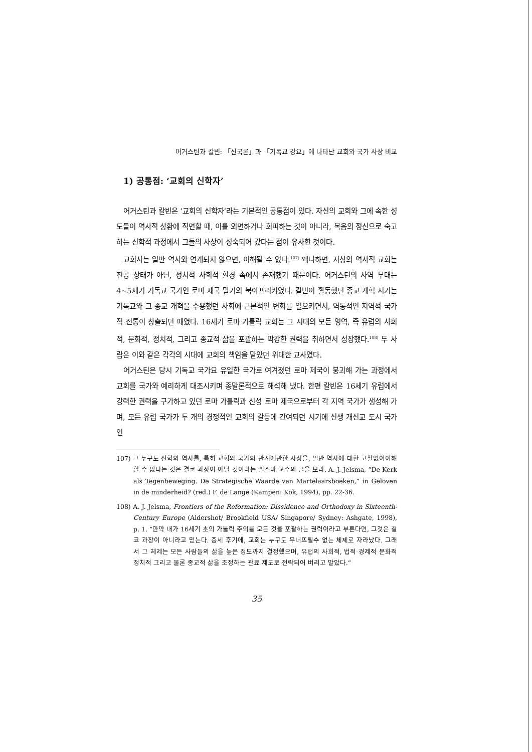어거스틴과 칼빈: 「신국론」과 「기독교 강요」에 나타난 교회와 국가 사상 비교
1) 공통점: ‘교회의 신학자’
어거스틴과 칼빈은 ‘교회의 신학자’라는 기본적인 공통점이 있다. 자신의 교회와 그에 속한 성도들이 역사적 상황에 직면할 때, 이를 외면하거나 회피하는 것이 아니라, 복음의 정신으로 숙고하는 신학적 과정에서 그들의 사상이 성숙되어 갔다는 점이 유사한 것이다.
교회사는 일반 역사와 연계되지 않으면, 이해될 수 없다.<sup>107)</sup> 왜냐하면, 지상의 역사적 교회는 진공 상태가 아닌, 정치적 사회적 환경 속에서 존재했기 때문이다. 어거스틴의 사역 무대는 4~5세기 기독교 국가인 로마 제국 말기의 북아프리카였다. 칼빈이 활동했던 종교 개혁 시기는 기독교와 그 종교 개혁을 수용했던 사회에 근본적인 변화를 일으키면서, 역동적인 지역적 국가적 전통이 창출되던 때였다. 16세기 로마 가톨릭 교회는 그 시대의 모든 영역, 즉 유럽의 사회적, 문화적, 정치적, 그리고 종교적 삶을 포괄하는 막강한 권력을 취하면서 성장했다.<sup>108)</sup> 두 사람은 이와 같은 각각의 시대에 교회의 책임을 맡았던 위대한 교사였다.
어거스틴은 당시 기독교 국가요 유일한 국가로 여겨졌던 로마 제국이 붕괴해 가는 과정에서 교회를 국가와 예리하게 대조시키며 종말론적으로 해석해 냈다. 한편 칼빈은 16세기 유럽에서 강력한 권력을 구가하고 있던 로마 가톨릭과 신성 로마 제국으로부터 각 지역 국가가 생성해 가며, 모든 유럽 국가가 두 개의 경쟁적인 교회의 갈등에 간여되던 시기에 신생 개신교 도시 국가인
107) 그 누구도 신학의 역사를, 특히 교회와 국가의 관계에관한 사상을, 일반 역사에 대한 고찰없이이해할 수 없다는 것은 결코 과장이 아닐 것이라는 옐스마 교수의 글을 보라. A. J. Jelsma, “De Kerk als Tegenbeweging. De Strategische Waarde van Martelaarsboeken,” in Geloven in de minderheid? (red.) F. de Lange (Kampen: Kok, 1994), pp. 22-36.
108) A. J. Jelsma, Frontiers of the Reformation: Dissidence and Orthodoxy in Sixteenth-Century Europe (Aldershot/ Brookfield USA/ Singapore/ Sydney: Ashgate, 1998), p. 1. “만약 내가 16세기 초의 가톨릭 주의를 모든 것을 포괄하는 권력이라고 부른다면, 그것은 결코 과장이 아니라고 믿는다. 중세 후기에, 교회는 누구도 무너뜨릴수 없는 체제로 자라났다. 그래서 그 체제는 모든 사람들의 삶을 높은 정도까지 결정했으며, 유럽의 사회적, 법적 경제적 문화적 정치적 그리고 물론 종교적 삶을 조정하는 관료 제도로 전락되어 버리고 말았다.”
35